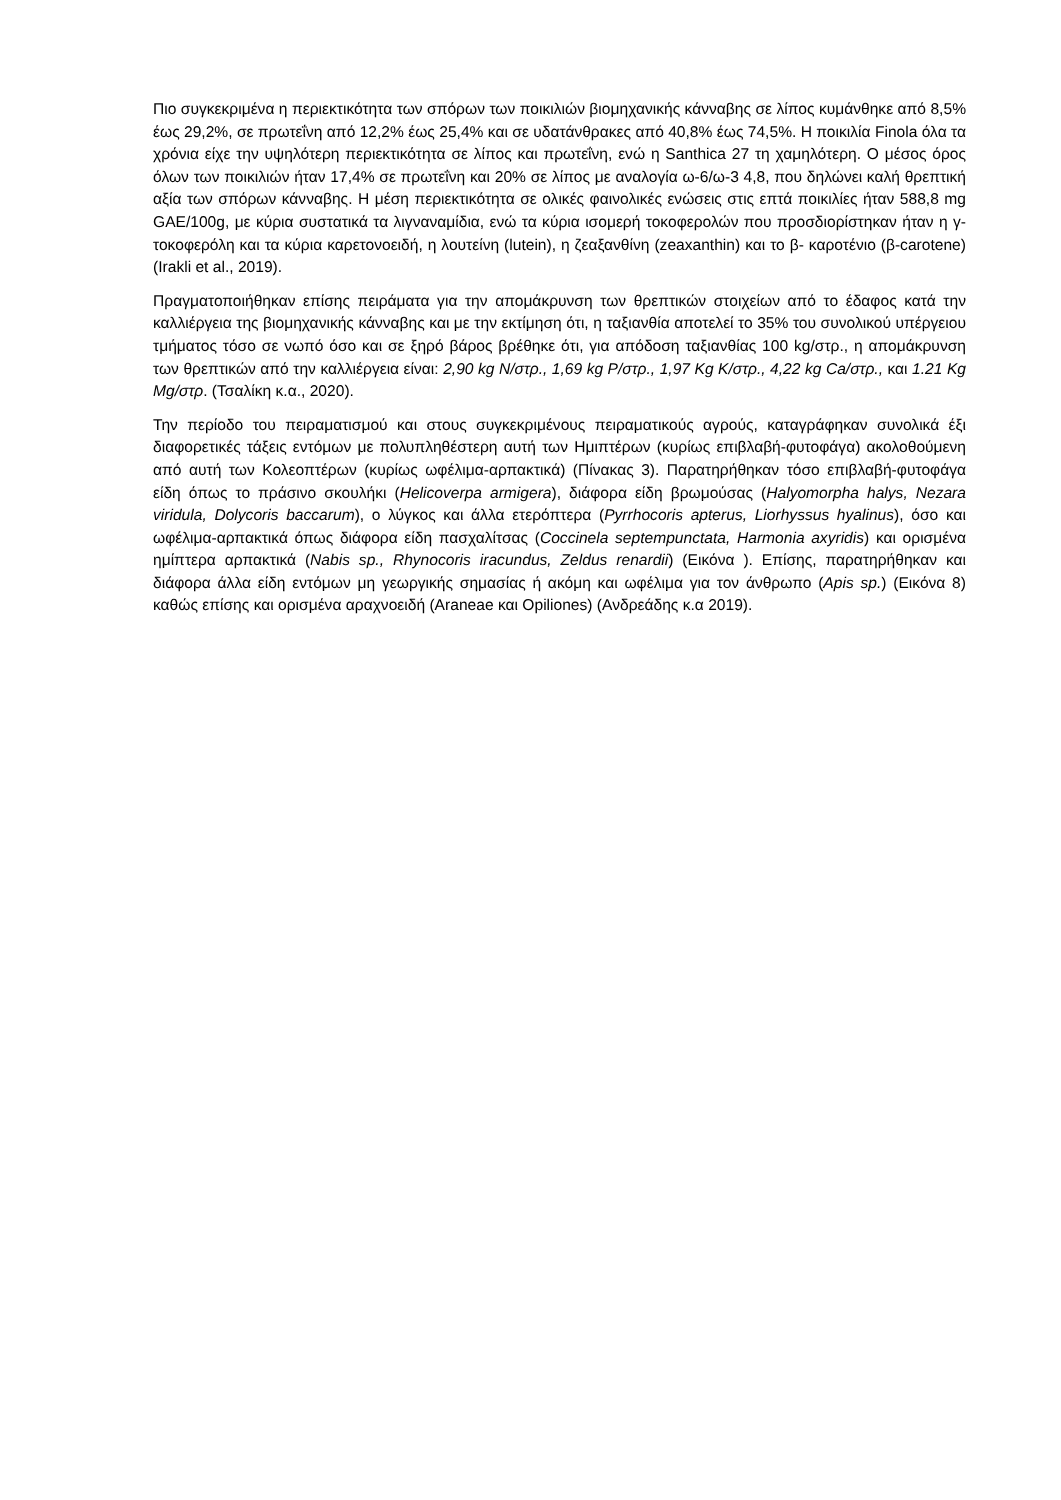Πιο συγκεκριμένα η περιεκτικότητα των σπόρων των ποικιλιών βιομηχανικής κάνναβης σε λίπος κυμάνθηκε από 8,5% έως 29,2%, σε πρωτεΐνη από 12,2% έως 25,4% και σε υδατάνθρακες από 40,8% έως 74,5%. Η ποικιλία Finola όλα τα χρόνια είχε την υψηλότερη περιεκτικότητα σε λίπος και πρωτεΐνη, ενώ η Santhica 27 τη χαμηλότερη. Ο μέσος όρος όλων των ποικιλιών ήταν 17,4% σε πρωτεΐνη και 20% σε λίπος με αναλογία ω-6/ω-3 4,8, που δηλώνει καλή θρεπτική αξία των σπόρων κάνναβης. Η μέση περιεκτικότητα σε ολικές φαινολικές ενώσεις στις επτά ποικιλίες ήταν 588,8 mg GAE/100g, με κύρια συστατικά τα λιγναναμίδια, ενώ τα κύρια ισομερή τοκοφερολών που προσδιορίστηκαν ήταν η γ-τοκοφερόλη και τα κύρια καρετονοειδή, η λουτείνη (lutein), η ζεαξανθίνη (zeaxanthin) και το β- καροτένιο (β-carotene) (Irakli et al., 2019).
Πραγματοποιήθηκαν επίσης πειράματα για την απομάκρυνση των θρεπτικών στοιχείων από το έδαφος κατά την καλλιέργεια της βιομηχανικής κάνναβης και με την εκτίμηση ότι, η ταξιανθία αποτελεί το 35% του συνολικού υπέργειου τμήματος τόσο σε νωπό όσο και σε ξηρό βάρος βρέθηκε ότι, για απόδοση ταξιανθίας 100 kg/στρ., η απομάκρυνση των θρεπτικών από την καλλιέργεια είναι: 2,90 kg N/στρ., 1,69 kg P/στρ., 1,97 Kg K/στρ., 4,22 kg Ca/στρ., και 1.21 Kg Mg/στρ. (Τσαλίκη κ.α., 2020).
Την περίοδο του πειραματισμού και στους συγκεκριμένους πειραματικούς αγρούς, καταγράφηκαν συνολικά έξι διαφορετικές τάξεις εντόμων με πολυπληθέστερη αυτή των Ημιπτέρων (κυρίως επιβλαβή-φυτοφάγα) ακολοθούμενη από αυτή των Κολεοπτέρων (κυρίως ωφέλιμα-αρπακτικά) (Πίνακας 3). Παρατηρήθηκαν τόσο επιβλαβή-φυτοφάγα είδη όπως το πράσινο σκουλήκι (Helicoverpa armigera), διάφορα είδη βρωμούσας (Halyomorpha halys, Nezara viridula, Dolycoris baccarum), ο λύγκος και άλλα ετερόπτερα (Pyrrhocoris apterus, Liorhyssus hyalinus), όσο και ωφέλιμα-αρπακτικά όπως διάφορα είδη πασχαλίτσας (Coccinela septempunctata, Harmonia axyridis) και ορισμένα ημίπτερα αρπακτικά (Nabis sp., Rhynocoris iracundus, Zeldus renardii) (Εικόνα ). Επίσης, παρατηρήθηκαν και διάφορα άλλα είδη εντόμων μη γεωργικής σημασίας ή ακόμη και ωφέλιμα για τον άνθρωπο (Apis sp.) (Εικόνα 8) καθώς επίσης και ορισμένα αραχνοειδή (Araneae και Opiliones) (Ανδρεάδης κ.α 2019).